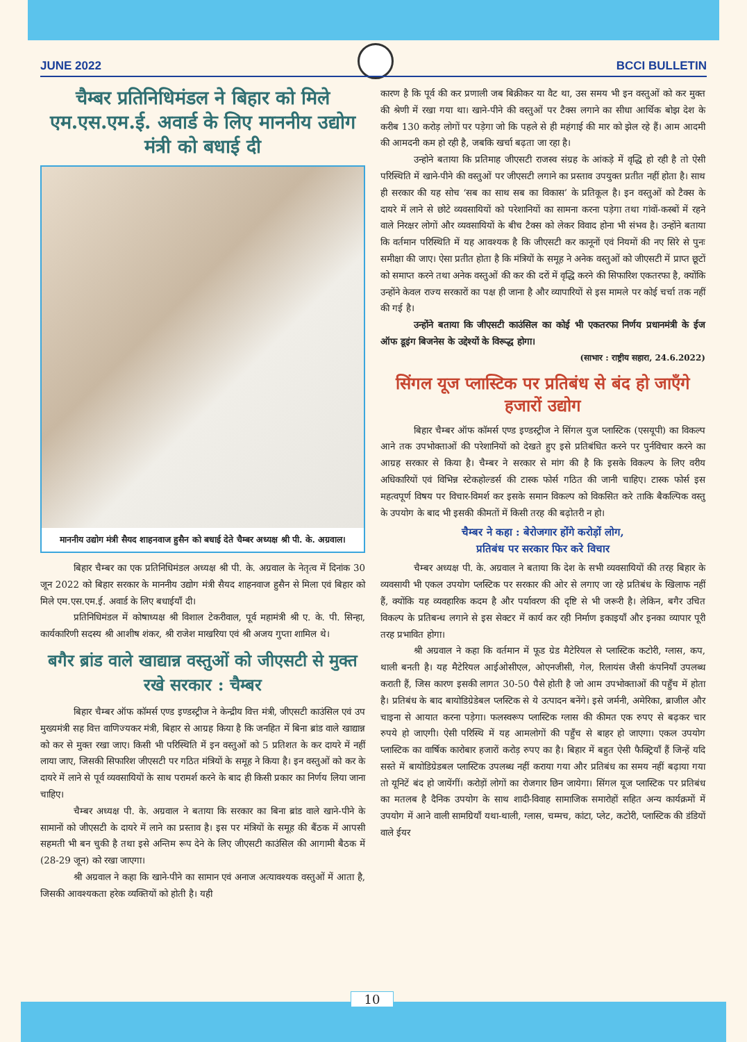JUNE 2022 BCCI BULLETIN
चैम्बर प्रतिनिधिमंडल ने बिहार को मिले एम.एस.एम.ई. अवार्ड के लिए माननीय उद्योग मंत्री को बधाई दी
माननीय उद्योग मंत्री सैयद शाहनवाज हुसैन को बधाई देते चैम्बर अध्यक्ष श्री पी. के. अग्रवाल।
बिहार चैम्बर का एक प्रतिनिधिमंडल अध्यक्ष श्री पी. के. अग्रवाल के नेतृत्व में दिनांक 30 जून 2022 को बिहार सरकार के माननीय उद्योग मंत्री सैयद शाहनवाज हुसैन से मिला एवं बिहार को मिले एम.एस.एम.ई. अवार्ड के लिए बधाईयाँ दी।
प्रतिनिधिमंडल में कोषाध्यक्ष श्री विशाल टेकरीवाल, पूर्व महामंत्री श्री ए. के. पी. सिन्हा, कार्यकारिणी सदस्य श्री आशीष शंकर, श्री राजेश माखरिया एवं श्री अजय गुप्ता शामिल थे।
बगैर ब्रांड वाले खाद्यान्न वस्तुओं को जीएसटी से मुक्त रखे सरकार : चैम्बर
बिहार चैम्बर ऑफ कॉमर्स एण्ड इण्डस्ट्रीज ने केन्द्रीय वित्त मंत्री, जीएसटी काउंसिल एवं उप मुख्यमंत्री सह वित्त वाणिज्यकर मंत्री, बिहार से आग्रह किया है कि जनहित में बिना ब्रांड वाले खाद्यान्न को कर से मुक्त रखा जाए। किसी भी परिस्थिति में इन वस्तुओं को 5 प्रतिशत के कर दायरे में नहीं लाया जाए, जिसकी सिफारिश जीएसटी पर गठित मंत्रियों के समूह ने किया है। इन वस्तुओं को कर के दायरे में लाने से पूर्व व्यवसायियों के साथ परामर्श करने के बाद ही किसी प्रकार का निर्णय लिया जाना चाहिए।
चैम्बर अध्यक्ष पी. के. अग्रवाल ने बताया कि सरकार का बिना ब्रांड वाले खाने-पीने के सामानों को जीएसटी के दायरे में लाने का प्रस्ताव है। इस पर मंत्रियों के समूह की बैंठक में आपसी सहमती भी बन चुकी है तथा इसे अन्तिम रूप देने के लिए जीएसटी काउंसिल की आगामी बैठक में (28-29 जून) को रखा जाएगा।
श्री अग्रवाल ने कहा कि खाने-पीने का सामान एवं अनाज अत्यावश्यक वस्तुओं में आता है, जिसकी आवश्यकता हरेक व्यक्तियों को होती है। यही
कारण है कि पूर्व की कर प्रणाली जब बिक्रीकर या वैट था, उस समय भी इन वस्तुओं को कर मुक्त की श्रेणी में रखा गया था। खाने-पीने की वस्तुओं पर टैक्स लगाने का सीधा आर्थिक बोझ देश के करीब 130 करोड़ लोगों पर पड़ेगा जो कि पहले से ही महंगाई की मार को झेल रहे हैं। आम आदमी की आमदनी कम हो रही है, जबकि खर्चा बढ़ता जा रहा है।
उन्होने बताया कि प्रतिमाह जीएसटी राजस्व संग्रह के आंकड़े में वृद्धि हो रही है तो ऐसी परिस्थिति में खाने-पीने की वस्तुओं पर जीएसटी लगाने का प्रस्ताव उपयुक्त प्रतीत नहीं होता है। साथ ही सरकार की यह सोच ‘सब का साथ सब का विकास’ के प्रतिकूल है। इन वस्तुओं को टैक्स के दायरे में लाने से छोटे व्यवसायियों को परेशानियों का सामना करना पड़ेगा तथा गांवों-कस्बों में रहने वाले निरक्षर लोगों और व्यवसायियों के बीच टैक्स को लेकर विवाद होना भी संभव है। उन्होंने बताया कि वर्तमान परिस्थिति में यह आवश्यक है कि जीएसटी कर कानूनों एवं नियमों की नए सिरे से पुनः समीक्षा की जाए। ऐसा प्रतीत होता है कि मंत्रियों के समूह ने अनेक वस्तुओं को जीएसटी में प्राप्त छूटों को समाप्त करने तथा अनेक वस्तुओं की कर की दरों में वृद्धि करने की सिफारिश एकतरफा है, क्योंकि उन्होंने केवल राज्य सरकारों का पक्ष ही जाना है और व्यापारियों से इस मामले पर कोई चर्चा तक नहीं की गई है।
उन्होंने बताया कि जीएसटी काउंसिल का कोई भी एकतरफा निर्णय प्रधानमंत्री के ईज ऑफ डूइंग बिजनेस के उद्देश्यों के विरूद्ध होगा।
(साभार : राष्ट्रीय सहारा, 24.6.2022)
सिंगल यूज प्लास्टिक पर प्रतिबंध से बंद हो जाएँगे हजारों उद्योग
बिहार चैम्बर ऑफ कॉमर्स एण्ड इण्डस्ट्रीज ने सिंगल युज प्लास्टिक (एसयूपी) का विकल्प आने तक उपभोक्ताओं की परेशानियों को देखते हुए इसे प्रतिबंधित करने पर पुर्नविचार करने का आग्रह सरकार से किया है। चैम्बर ने सरकार से मांग की है कि इसके विकल्प के लिए वरीय अधिकारियों एवं विभिन्न स्टेकहोल्डर्स की टास्क फोर्स गठित की जानी चाहिए। टास्क फोर्स इस महत्वपूर्ण विषय पर विचार-विमर्श कर इसके समान विकल्प को विकसित करे ताकि बैकल्पिक वस्तु के उपयोग के बाद भी इसकी कीमतों में किसी तरह की बढ़ोतरी न हो।
चैम्बर ने कहा : बेरोजगार होंगे करोड़ों लोग,
प्रतिबंध पर सरकार फिर करे विचार
चैम्बर अध्यक्ष पी. के. अग्रवाल ने बताया कि देश के सभी व्यवसायियों की तरह बिहार के व्यवसायी भी एकल उपयोग प्लस्टिक पर सरकार की ओर से लगाए जा रहे प्रतिबंध के खिलाफ नहीं हैं, क्योंकि यह व्यवहारिक कदम है और पर्यावरण की दृष्टि से भी जरूरी है। लेकिन, बगैर उचित विकल्प के प्रतिबन्ध लगाने से इस सेक्टर में कार्य कर रही निर्माण इकाइयाँ और इनका व्यापार पूरी तरह प्रभावित होगा।
श्री अग्रवाल ने कहा कि वर्तमान में फूड ग्रेड मैटेरियल से प्लास्टिक कटोरी, ग्लास, कप, थाली बनती है। यह मैटेरियल आईओसीएल, ओएनजीसी, गेल, रिलायंस जैसी कंपनियाँ उपलब्ध कराती हैं, जिस कारण इसकी लागत 30-50 पैसे होती है जो आम उपभोक्ताओं की पहुँच में होता है। प्रतिबंध के बाद बायोडिग्रेडेबल प्लस्टिक से ये उत्पादन बनेंगे। इसे जर्मनी, अमेरिका, ब्राजील और चाइना से आयात करना पड़ेगा। फलस्वरूप प्लास्टिक ग्लास की कीमत एक रुपए से बढ़कर चार रुपये हो जाएगी। ऐसी परिस्थि में यह आमलोगों की पहुँच से बाहर हो जाएगा। एकल उपयोग प्लास्टिक का वार्षिक कारोबार हजारों करोड़ रुपए का है। बिहार में बहुत ऐसी फैक्ट्रियाँ हैं जिन्हें यदि सस्ते में बायोडिग्रेडबल प्लास्टिक उपलब्ध नहीं कराया गया और प्रतिबंध का समय नहीं बढ़ाया गया तो यूनिटें बंद हो जायेंगीं। करोड़ों लोगों का रोजगार छिन जायेगा। सिंगल यूज प्लास्टिक पर प्रतिबंध का मतलब है दैनिक उपयोग के साथ शादी-विवाह सामाजिक समारोहों सहित अन्य कार्यक्रमों में उपयोग में आने वाली सामग्रियाँ यथा-थाली, ग्लास, चम्मच, कांटा, प्लेट, कटोरी, प्लास्टिक की डंडियों वाले ईयर
10